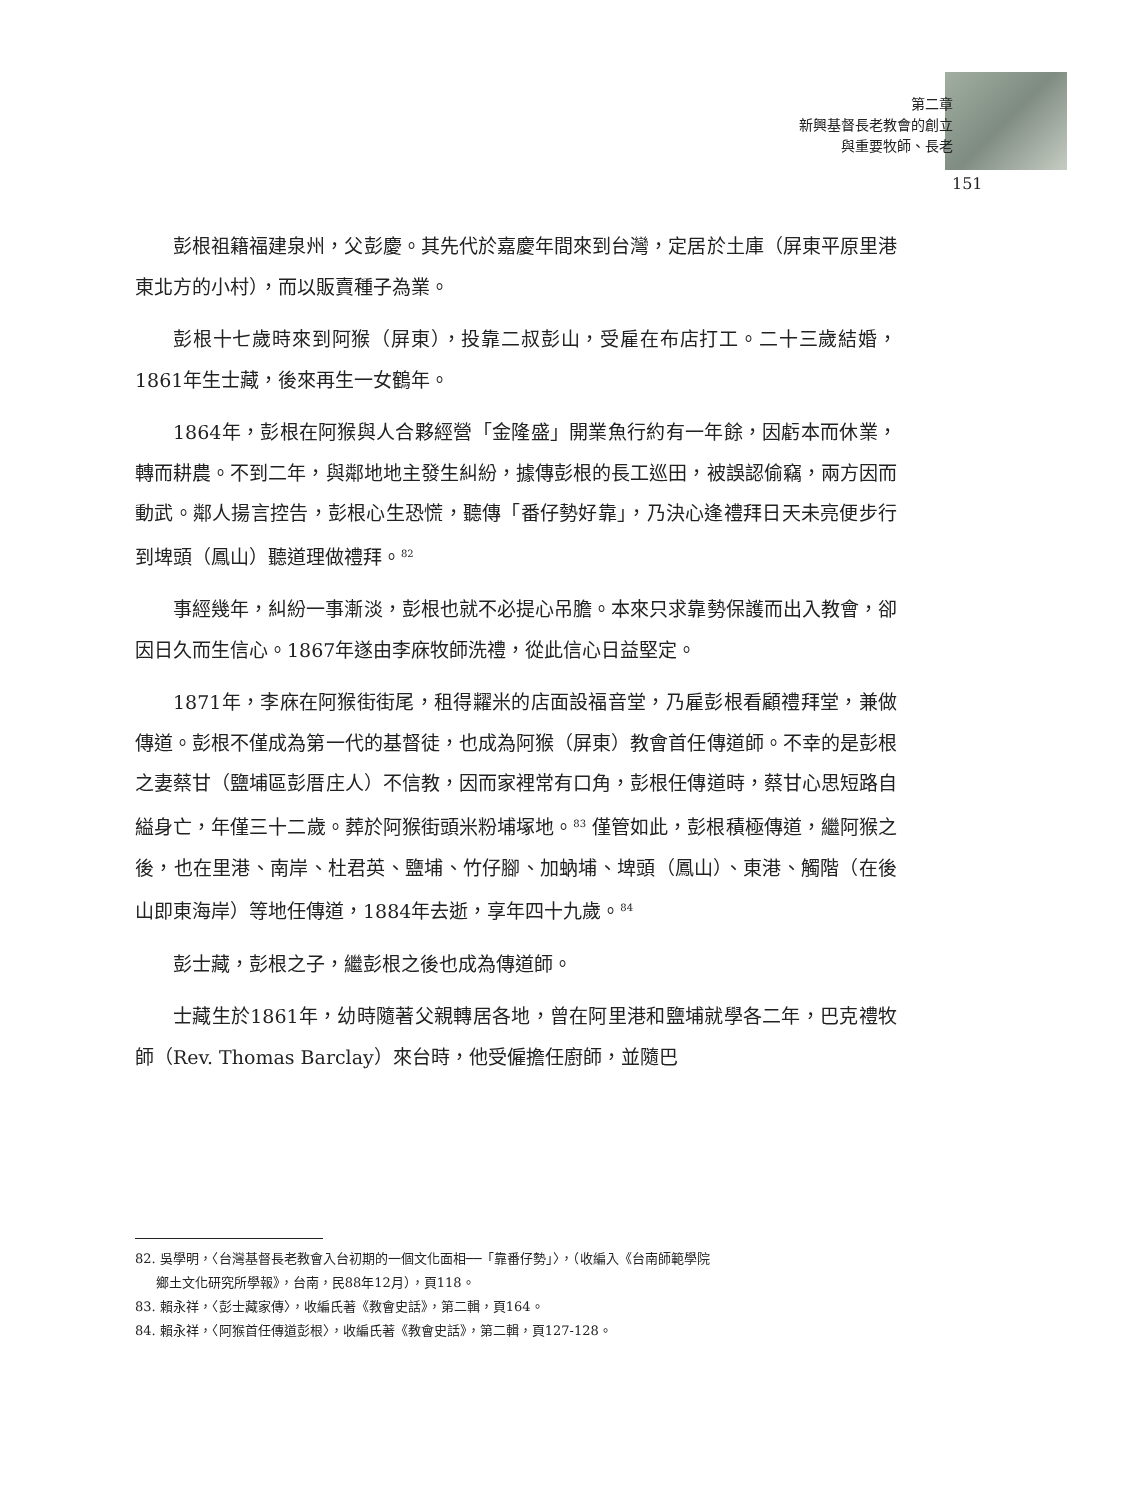第二章
新興基督長老教會的創立
與重要牧師、長老
151
彭根祖籍福建泉州，父彭慶。其先代於嘉慶年間來到台灣，定居於土庫（屏東平原里港東北方的小村），而以販賣種子為業。
彭根十七歲時來到阿猴（屏東），投靠二叔彭山，受雇在布店打工。二十三歲結婚，1861年生士藏，後來再生一女鶴年。
1864年，彭根在阿猴與人合夥經營「金隆盛」開業魚行約有一年餘，因虧本而休業，轉而耕農。不到二年，與鄰地地主發生糾紛，據傳彭根的長工巡田，被誤認偷竊，兩方因而動武。鄰人揚言控告，彭根心生恐慌，聽傳「番仔勢好靠」，乃決心逢禮拜日天未亮便步行到埤頭（鳳山）聽道理做禮拜。<sup>82</sup>
事經幾年，糾紛一事漸淡，彭根也就不必提心吊膽。本來只求靠勢保護而出入教會，卻因日久而生信心。1867年遂由李庥牧師洗禮，從此信心日益堅定。
1871年，李庥在阿猴街街尾，租得糶米的店面設福音堂，乃雇彭根看顧禮拜堂，兼做傳道。彭根不僅成為第一代的基督徒，也成為阿猴（屏東）教會首任傳道師。不幸的是彭根之妻蔡甘（鹽埔區彭厝庄人）不信教，因而家裡常有口角，彭根任傳道時，蔡甘心思短路自縊身亡，年僅三十二歲。葬於阿猴街頭米粉埔塚地。<sup>83</sup> 僅管如此，彭根積極傳道，繼阿猴之後，也在里港、南岸、杜君英、鹽埔、竹仔腳、加蚋埔、埤頭（鳳山）、東港、觸階（在後山即東海岸）等地任傳道，1884年去逝，享年四十九歲。<sup>84</sup>
彭士藏，彭根之子，繼彭根之後也成為傳道師。
士藏生於1861年，幼時隨著父親轉居各地，曾在阿里港和鹽埔就學各二年，巴克禮牧師（Rev. Thomas Barclay）來台時，他受僱擔任廚師，並隨巴
82. 吳學明，〈台灣基督長老教會入台初期的一個文化面相──「靠番仔勢」〉，（收編入《台南師範學院
鄉土文化研究所學報》，台南，民88年12月），頁118。
83. 賴永祥，〈彭士藏家傳〉，收編氏著《教會史話》，第二輯，頁164。
84. 賴永祥，〈阿猴首任傳道彭根〉，收編氏著《教會史話》，第二輯，頁127-128。